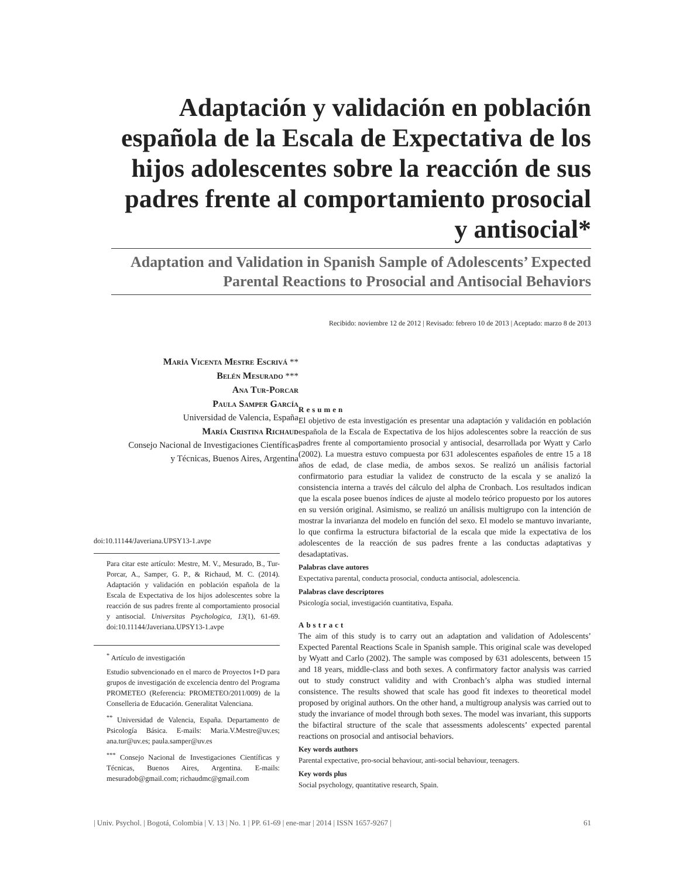Adaptación y validación en población española de la Escala de Expectativa de los hijos adolescentes sobre la reacción de sus padres frente al comportamiento prosocial y antisocial*
Adaptation and Validation in Spanish Sample of Adolescents’ Expected Parental Reactions to Prosocial and Antisocial Behaviors
Recibido: noviembre 12 de 2012 | Revisado: febrero 10 de 2013 | Aceptado: marzo 8 de 2013
María Vicenta Mestre Escrivá **
Belén Mesurado ***
Ana Tur-Porcar
Paula Samper García
Universidad de Valencia, España
María Cristina Richaud
Consejo Nacional de Investigaciones Científicas
y Técnicas, Buenos Aires, Argentina
doi:10.11144/Javeriana.UPSY13-1.avpe
Para citar este artículo: Mestre, M. V., Mesurado, B., Tur-Porcar, A., Samper, G. P., & Richaud, M. C. (2014). Adaptación y validación en población española de la Escala de Expectativa de los hijos adolescentes sobre la reacción de sus padres frente al comportamiento prosocial y antisocial. Universitas Psychologica, 13(1), 61-69. doi:10.11144/Javeriana.UPSY13-1.avpe
<sup>*</sup> Artículo de investigación
Estudio subvencionado en el marco de Proyectos I+D para grupos de investigación de excelencia dentro del Programa PROMETEO (Referencia: PROMETEO/2011/009) de la Conselleria de Educación. Generalitat Valenciana.
<sup>**</sup> Universidad de Valencia, España. Departamento de Psicología Básica. E-mails: Maria.V.Mestre@uv.es; ana.tur@uv.es; paula.samper@uv.es
<sup>***</sup> Consejo Nacional de Investigaciones Científicas y Técnicas, Buenos Aires, Argentina. E-mails: mesuradob@gmail.com; richaudmc@gmail.com
Resumen
El objetivo de esta investigación es presentar una adaptación y validación en población española de la Escala de Expectativa de los hijos adolescentes sobre la reacción de sus padres frente al comportamiento prosocial y antisocial, desarrollada por Wyatt y Carlo (2002). La muestra estuvo compuesta por 631 adolescentes españoles de entre 15 a 18 años de edad, de clase media, de ambos sexos. Se realizó un análisis factorial confirmatorio para estudiar la validez de constructo de la escala y se analizó la consistencia interna a través del cálculo del alpha de Cronbach. Los resultados indican que la escala posee buenos índices de ajuste al modelo teórico propuesto por los autores en su versión original. Asimismo, se realizó un análisis multigrupo con la intención de mostrar la invarianza del modelo en función del sexo. El modelo se mantuvo invariante, lo que confirma la estructura bifactorial de la escala que mide la expectativa de los adolescentes de la reacción de sus padres frente a las conductas adaptativas y desadaptativas.
Palabras clave autores
Expectativa parental, conducta prosocial, conducta antisocial, adolescencia.
Palabras clave descriptores
Psicología social, investigación cuantitativa, España.
Abstract
The aim of this study is to carry out an adaptation and validation of Adolescents’ Expected Parental Reactions Scale in Spanish sample. This original scale was developed by Wyatt and Carlo (2002). The sample was composed by 631 adolescents, between 15 and 18 years, middle-class and both sexes. A confirmatory factor analysis was carried out to study construct validity and with Cronbach’s alpha was studied internal consistence. The results showed that scale has good fit indexes to theoretical model proposed by original authors. On the other hand, a multigroup analysis was carried out to study the invariance of model through both sexes. The model was invariant, this supports the bifactiral structure of the scale that assessments adolescents’ expected parental reactions on prosocial and antisocial behaviors.
Key words authors
Parental expectative, pro-social behaviour, anti-social behaviour, teenagers.
Key words plus
Social psychology, quantitative research, Spain.
| Univ. Psychol. | Bogotá, Colombia | V. 13 | No. 1 | PP. 61-69 | ene-mar | 2014 | ISSN 1657-9267 | 61